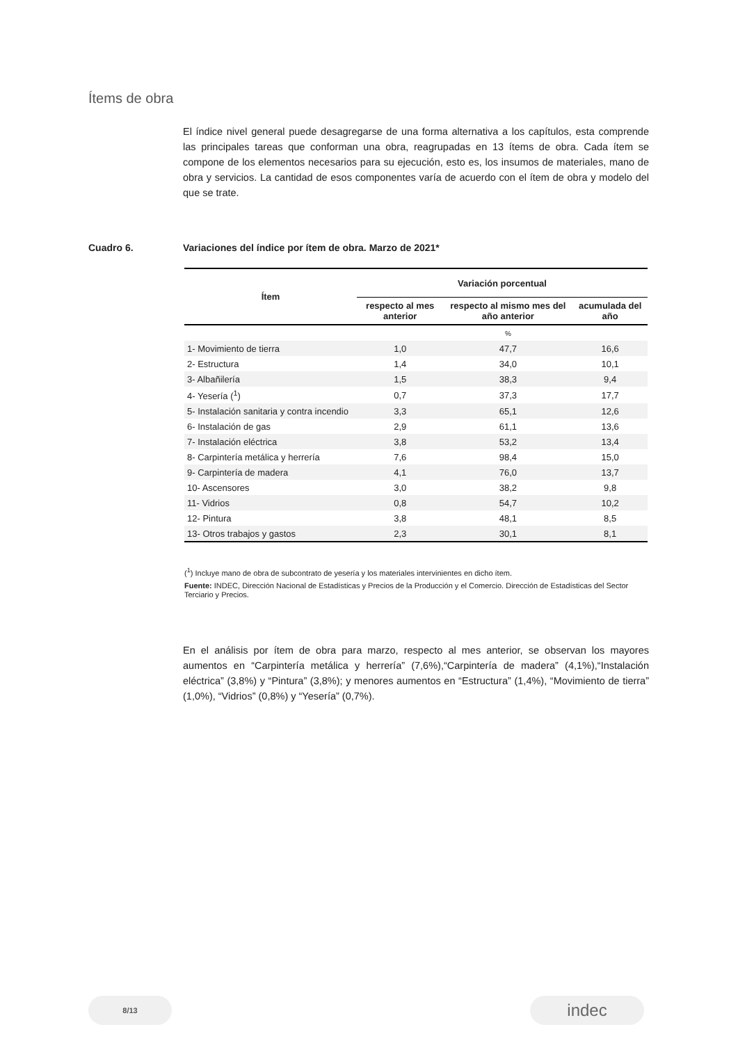Ítems de obra
El índice nivel general puede desagregarse de una forma alternativa a los capítulos, esta comprende las principales tareas que conforman una obra, reagrupadas en 13 ítems de obra. Cada ítem se compone de los elementos necesarios para su ejecución, esto es, los insumos de materiales, mano de obra y servicios. La cantidad de esos componentes varía de acuerdo con el ítem de obra y modelo del que se trate.
Cuadro 6. Variaciones del índice por ítem de obra. Marzo de 2021*
| Ítem | Variación porcentual | | |
| --- | --- | --- | --- |
| | respecto al mes anterior | respecto al mismo mes del año anterior | acumulada del año |
| | | % | |
| 1- Movimiento de tierra | 1,0 | 47,7 | 16,6 |
| 2- Estructura | 1,4 | 34,0 | 10,1 |
| 3- Albañilería | 1,5 | 38,3 | 9,4 |
| 4- Yesería (<sup>1</sup>) | 0,7 | 37,3 | 17,7 |
| 5- Instalación sanitaria y contra incendio | 3,3 | 65,1 | 12,6 |
| 6- Instalación de gas | 2,9 | 61,1 | 13,6 |
| 7- Instalación eléctrica | 3,8 | 53,2 | 13,4 |
| 8- Carpintería metálica y herrería | 7,6 | 98,4 | 15,0 |
| 9- Carpintería de madera | 4,1 | 76,0 | 13,7 |
| 10- Ascensores | 3,0 | 38,2 | 9,8 |
| 11- Vidrios | 0,8 | 54,7 | 10,2 |
| 12- Pintura | 3,8 | 48,1 | 8,5 |
| 13- Otros trabajos y gastos | 2,3 | 30,1 | 8,1 |
(<sup>1</sup>) Incluye mano de obra de subcontrato de yesería y los materiales intervinientes en dicho ítem.
Fuente: INDEC, Dirección Nacional de Estadísticas y Precios de la Producción y el Comercio. Dirección de Estadísticas del Sector Terciario y Precios.
En el análisis por ítem de obra para marzo, respecto al mes anterior, se observan los mayores aumentos en “Carpintería metálica y herrería” (7,6%),“Carpintería de madera” (4,1%),“Instalación eléctrica” (3,8%) y “Pintura” (3,8%); y menores aumentos en “Estructura” (1,4%), “Movimiento de tierra” (1,0%), “Vidrios” (0,8%) y “Yesería” (0,7%).
8/13 indec